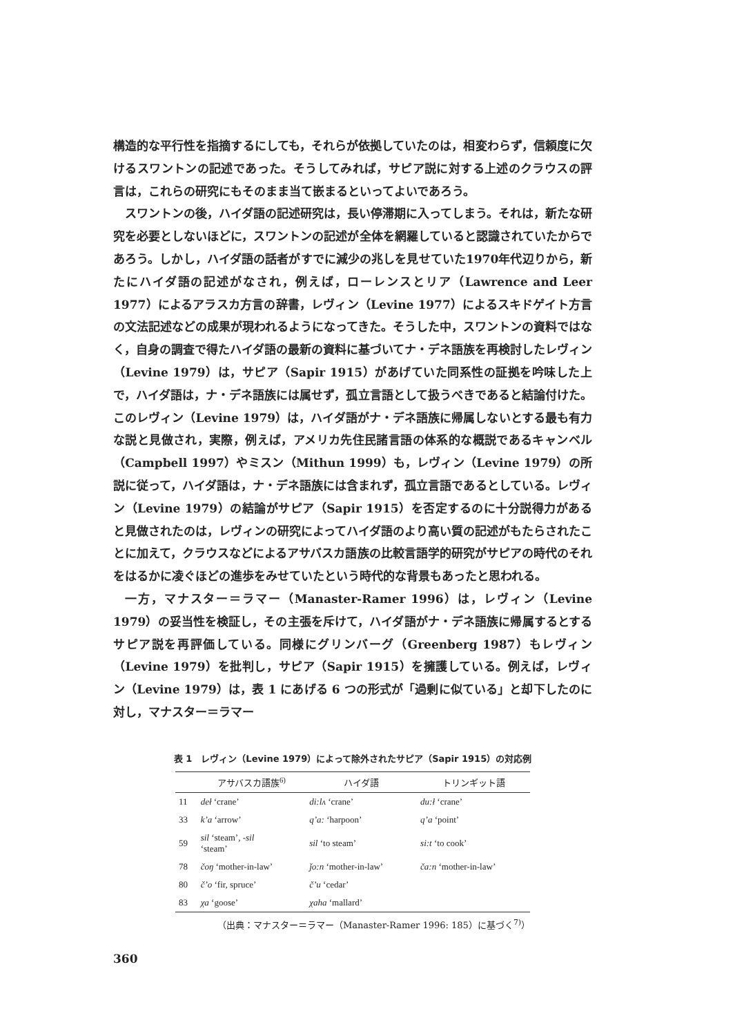構造的な平行性を指摘するにしても，それらが依拠していたのは，相変わらず，信頼度に欠けるスワントンの記述であった。そうしてみれば，サピア説に対する上述のクラウスの評言は，これらの研究にもそのまま当て嵌まるといってよいであろう。
スワントンの後，ハイダ語の記述研究は，長い停滞期に入ってしまう。それは，新たな研究を必要としないほどに，スワントンの記述が全体を網羅していると認識されていたからであろう。しかし，ハイダ語の話者がすでに減少の兆しを見せていた1970年代辺りから，新たにハイダ語の記述がなされ，例えば，ローレンスとリア（Lawrence and Leer 1977）によるアラスカ方言の辞書，レヴィン（Levine 1977）によるスキドゲイト方言の文法記述などの成果が現われるようになってきた。そうした中，スワントンの資料ではなく，自身の調査で得たハイダ語の最新の資料に基づいてナ・デネ語族を再検討したレヴィン（Levine 1979）は，サピア（Sapir 1915）があげていた同系性の証拠を吟味した上で，ハイダ語は，ナ・デネ語族には属せず，孤立言語として扱うべきであると結論付けた。このレヴィン（Levine 1979）は，ハイダ語がナ・デネ語族に帰属しないとする最も有力な説と見做され，実際，例えば，アメリカ先住民諸言語の体系的な概説であるキャンベル（Campbell 1997）やミスン（Mithun 1999）も，レヴィン（Levine 1979）の所説に従って，ハイダ語は，ナ・デネ語族には含まれず，孤立言語であるとしている。レヴィン（Levine 1979）の結論がサピア（Sapir 1915）を否定するのに十分説得力があると見做されたのは，レヴィンの研究によってハイダ語のより高い質の記述がもたらされたことに加えて，クラウスなどによるアサバスカ語族の比較言語学的研究がサピアの時代のそれをはるかに凌ぐほどの進歩をみせていたという時代的な背景もあったと思われる。
一方，マナスター＝ラマー（Manaster-Ramer 1996）は，レヴィン（Levine 1979）の妥当性を検証し，その主張を斥けて，ハイダ語がナ・デネ語族に帰属するとするサピア説を再評価している。同様にグリンバーグ（Greenberg 1987）もレヴィン（Levine 1979）を批判し，サピア（Sapir 1915）を擁護している。例えば，レヴィン（Levine 1979）は，表 1 にあげる 6 つの形式が「過剰に似ている」と却下したのに対し，マナスター＝ラマー
表 1　レヴィン（Levine 1979）によって除外されたサピア（Sapir 1915）の対応例
| | アサバスカ語族<sup>6)</sup> | ハイダ語 | トリンギット語 |
| --- | --- | --- | --- |
| 11 | deł ‘crane’ | di:lʌ ‘crane’ | du:ł ‘crane’ |
| 33 | k’a ‘arrow’ | q’a: ‘harpoon’ | q’a ‘point’ |
| 59 | sil ‘steam’, -sil ‘steam’ | sil ‘to steam’ | si:t ‘to cook’ |
| 78 | čoŋ ‘mother-in-law’ | ǰo:n ‘mother-in-law’ | ča:n ‘mother-in-law’ |
| 80 | č’o ‘fir, spruce’ | č’u ‘cedar’ | |
| 83 | χa ‘goose’ | χaha ‘mallard’ | |
（出典：マナスター＝ラマー（Manaster-Ramer 1996: 185）に基づく<sup>7)</sup>）
360